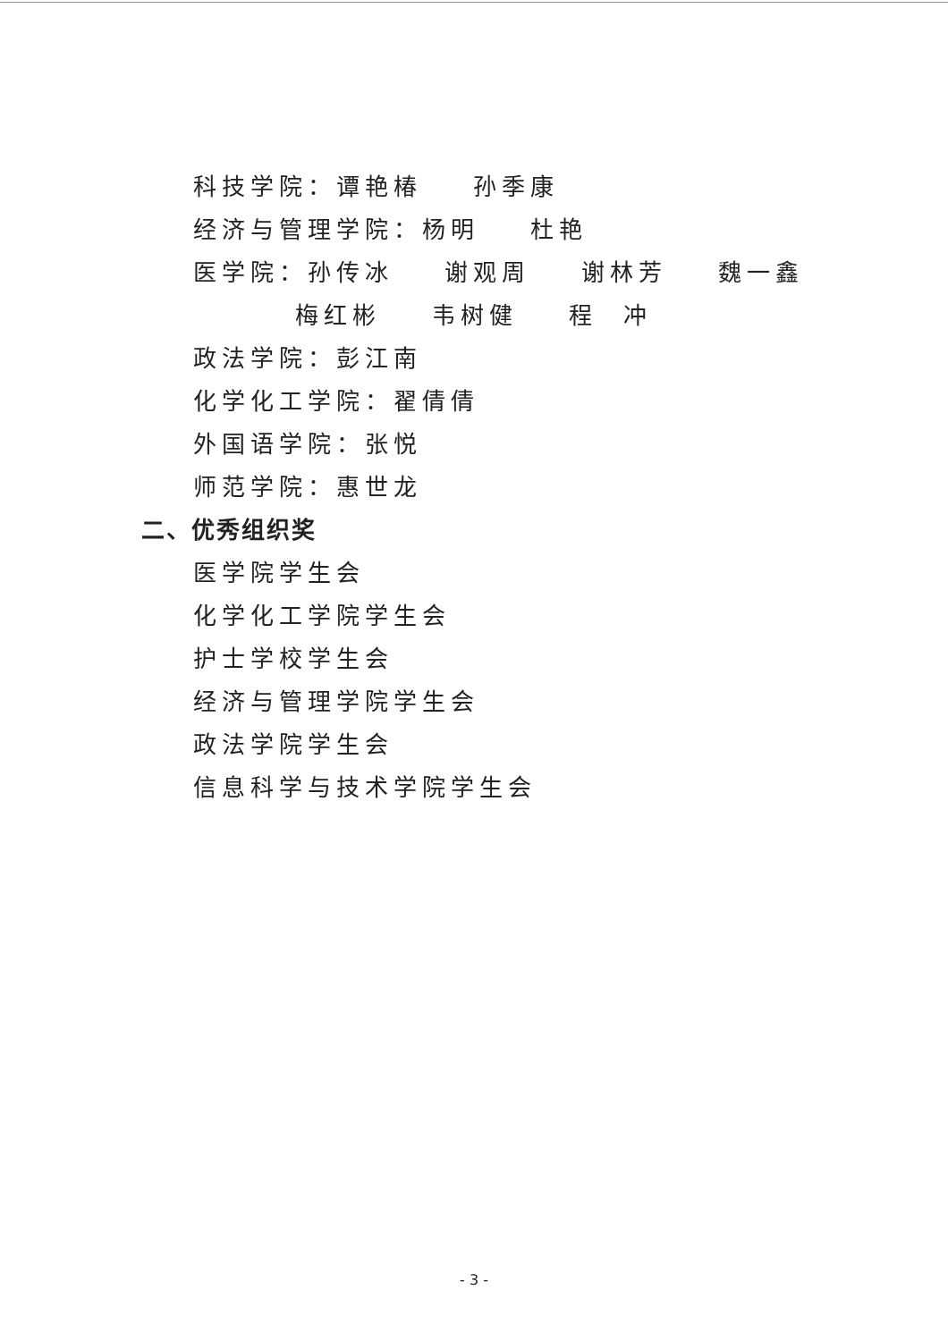科技学院：谭艳椿 孙季康
经济与管理学院：杨明 杜艳
医学院：孙传冰 谢观周 谢林芳 魏一鑫
梅红彬 韦树健 程 冲
政法学院：彭江南
化学化工学院：翟倩倩
外国语学院：张悦
师范学院：惠世龙
二、优秀组织奖
医学院学生会
化学化工学院学生会
护士学校学生会
经济与管理学院学生会
政法学院学生会
信息科学与技术学院学生会
- 3 -